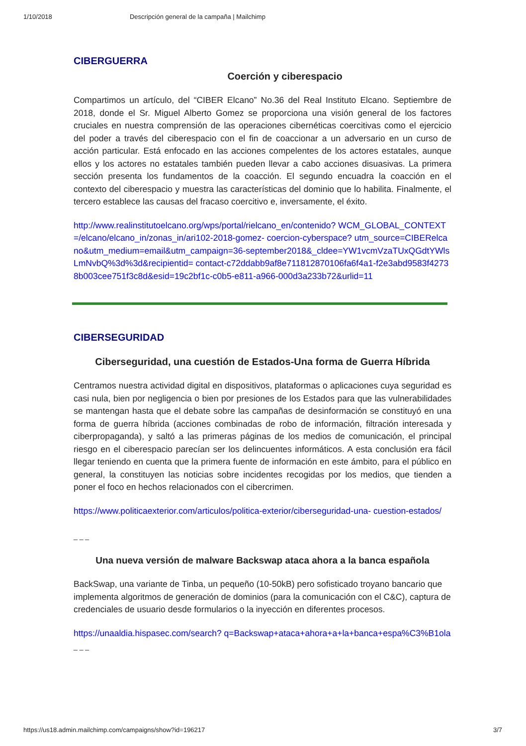1/10/2018 Descripción general de la campaña | Mailchimp
CIBERGUERRA
Coerción y ciberespacio
Compartimos un artículo, del “CIBER Elcano” No.36 del Real Instituto Elcano. Septiembre de 2018, donde el Sr. Miguel Alberto Gomez se proporciona una visión general de los factores cruciales en nuestra comprensión de las operaciones cibernéticas coercitivas como el ejercicio del poder a través del ciberespacio con el fin de coaccionar a un adversario en un curso de acción particular. Está enfocado en las acciones compelentes de los actores estatales, aunque ellos y los actores no estatales también pueden llevar a cabo acciones disuasivas. La primera sección presenta los fundamentos de la coacción. El segundo encuadra la coacción en el contexto del ciberespacio y muestra las características del dominio que lo habilita. Finalmente, el tercero establece las causas del fracaso coercitivo e, inversamente, el éxito.
http://www.realinstitutoelcano.org/wps/portal/rielcano_en/contenido? WCM_GLOBAL_CONTEXT=/elcano/elcano_in/zonas_in/ari102-2018-gomez- coercion-cyberspace? utm_source=CIBERelcano&utm_medium=email&utm_campaign=36-september2018&_cldee=YW1vcmVzaTUxQGdtYWlsLmNvbQ%3d%3d&recipientid= contact-c72ddabb9af8e711812870106fa6f4a1-f2e3abd9583f42738b003cee751f3c8d&esid=19c2bf1c-c0b5-e811-a966-000d3a233b72&urlid=11
CIBERSEGURIDAD
Ciberseguridad, una cuestión de Estados-Una forma de Guerra Híbrida
Centramos nuestra actividad digital en dispositivos, plataformas o aplicaciones cuya seguridad es casi nula, bien por negligencia o bien por presiones de los Estados para que las vulnerabilidades se mantengan hasta que el debate sobre las campañas de desinformación se constituyó en una forma de guerra híbrida (acciones combinadas de robo de información, filtración interesada y ciberpropaganda), y saltó a las primeras páginas de los medios de comunicación, el principal riesgo en el ciberespacio parecían ser los delincuentes informáticos. A esta conclusión era fácil llegar teniendo en cuenta que la primera fuente de información en este ámbito, para el público en general, la constituyen las noticias sobre incidentes recogidas por los medios, que tienden a poner el foco en hechos relacionados con el cibercrimen.
https://www.politicaexterior.com/articulos/politica-exterior/ciberseguridad-una- cuestion-estados/
_ _ _
Una nueva versión de malware Backswap ataca ahora a la banca española
BackSwap, una variante de Tinba, un pequeño (10-50kB) pero sofisticado troyano bancario que implementa algoritmos de generación de dominios (para la comunicación con el C&C), captura de credenciales de usuario desde formularios o la inyección en diferentes procesos.
https://unaaldia.hispasec.com/search? q=Backswap+ataca+ahora+a+la+banca+espa%C3%B1ola
_ _ _
https://us18.admin.mailchimp.com/campaigns/show?id=196217 3/7